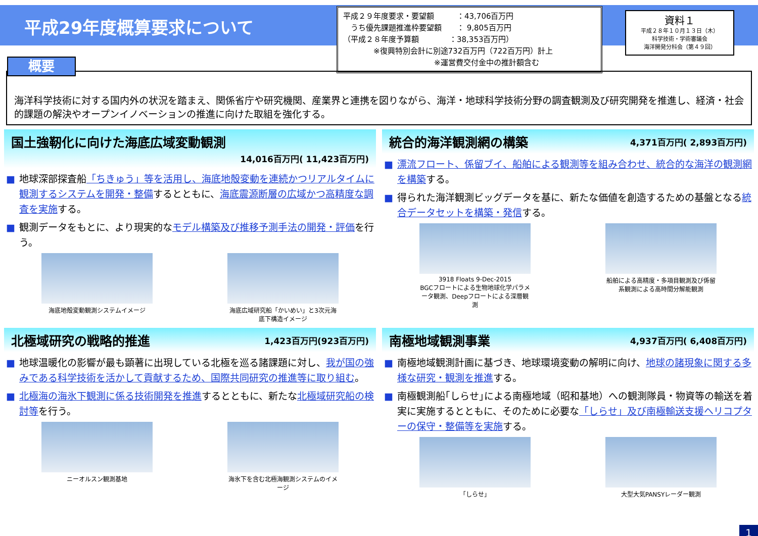平成29年度概算要求について
平成２９年度要求・要望額　　　：43,706百万円
　うち優先課題推進枠要望額　　： 9,805百万円
（平成２８年度予算額　　　　：38,353百万円）
　　　　※復興特別会計に別途732百万円（722百万円）計上
　　　　　　　　　　　　※運営費交付金中の推計額含む
資料１
平成２８年１０月１３日（木）
科学技術・学術審議会
海洋開発分科会（第４９回）
概要
海洋科学技術に対する国内外の状況を踏まえ、関係省庁や研究機関、産業界と連携を図りながら、海洋・地球科学技術分野の調査観測及び研究開発を推進し、経済・社会的課題の解決やオープンイノベーションの推進に向けた取組を強化する。
国土強靭化に向けた海底広域変動観測
14,016百万円( 11,423百万円)
■ 地球深部探査船「ちきゅう」等を活用し、海底地殻変動を連続かつリアルタイムに観測するシステムを開発・整備するとともに、海底震源断層の広域かつ高精度な調査を実施する。
■ 観測データをもとに、より現実的なモデル構築及び推移予測手法の開発・評価を行う。
海底地殻変動観測システムイメージ 海底広域研究船「かいめい」と3次元海底下構造イメージ
統合的海洋観測網の構築 4,371百万円( 2,893百万円)
■ 漂流フロート、係留ブイ、船舶による観測等を組み合わせ、統合的な海洋の観測網を構築する。
■ 得られた海洋観測ビッグデータを基に、新たな価値を創造するための基盤となる統合データセットを構築・発信する。
3918 Floats 9-Dec-2015
BGCフロートによる生物地球化学パラメータ観測、Deepフロートによる深層観測
船舶による高精度・多項目観測及び係留系観測による高時間分解能観測
北極域研究の戦略的推進 1,423百万円(923百万円)
■ 地球温暖化の影響が最も顕著に出現している北極を巡る諸課題に対し、我が国の強みである科学技術を活かして貢献するため、国際共同研究の推進等に取り組む。
■ 北極海の海氷下観測に係る技術開発を推進するとともに、新たな北極域研究船の検討等を行う。
ニーオルスン観測基地 海氷下を含む北極海観測システムのイメージ
南極地域観測事業 4,937百万円( 6,408百万円)
■ 南極地域観測計画に基づき、地球環境変動の解明に向け、地球の諸現象に関する多様な研究・観測を推進する。
■ 南極観測船｢しらせ｣による南極地域（昭和基地）への観測隊員・物資等の輸送を着実に実施するとともに、そのために必要な「しらせ」及び南極輸送支援ヘリコプターの保守・整備等を実施する。
「しらせ」 大型大気PANSYレーダー観測
1